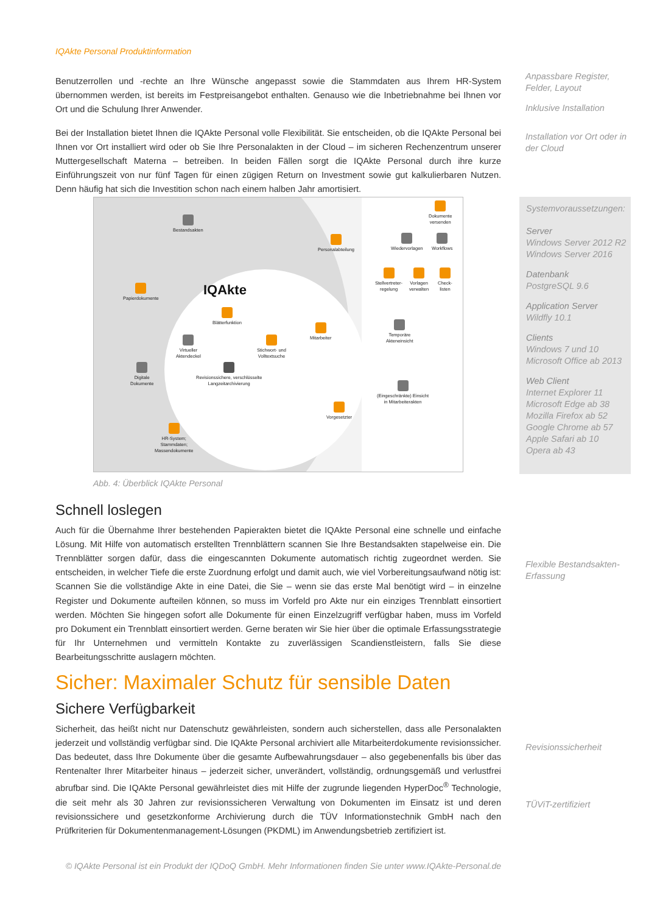IQAkte Personal Produktinformation
Benutzerrollen und -rechte an Ihre Wünsche angepasst sowie die Stammdaten aus Ihrem HR-System übernommen werden, ist bereits im Festpreisangebot enthalten. Genauso wie die Inbetriebnahme bei Ihnen vor Ort und die Schulung Ihrer Anwender.
Bei der Installation bietet Ihnen die IQAkte Personal volle Flexibilität. Sie entscheiden, ob die IQAkte Personal bei Ihnen vor Ort installiert wird oder ob Sie Ihre Personalakten in der Cloud – im sicheren Rechenzentrum unserer Muttergesellschaft Materna – betreiben. In beiden Fällen sorgt die IQAkte Personal durch ihre kurze Einführungszeit von nur fünf Tagen für einen zügigen Return on Investment sowie gut kalkulierbaren Nutzen. Denn häufig hat sich die Investition schon nach einem halben Jahr amortisiert.
Anpassbare Register, Felder, Layout
Inklusive Installation
Installation vor Ort oder in der Cloud
Bestandsakten
Papierdokumente IQAkte
Blätterfunktion
Virtueller
Aktendeckel
Stichwort- und
Volltextsuche
Revisionssichere, verschlüsselte
Langzeitarchivierung
Digitale
Dokumente
HR-System;
Stammdaten;
Massendokumente
Personalabteilung
Mitarbeiter
Vorgesetzter
Dokumente
versenden
Wiedervorlagen Workflows
Stellvertreter-
regelung
Vorlagen
verwalten
Check-
listen
Temporäre
Akteneinsicht
(Eingeschränkte) Einsicht
in Mitarbeiterakten
Abb. 4: Überblick IQAkte Personal
Systemvoraussetzungen:
Server
Windows Server 2012 R2
Windows Server 2016
Datenbank
PostgreSQL 9.6
Application Server
Wildfly 10.1
Clients
Windows 7 und 10
Microsoft Office ab 2013
Web Client
Internet Explorer 11
Microsoft Edge ab 38
Mozilla Firefox ab 52
Google Chrome ab 57
Apple Safari ab 10
Opera ab 43
Schnell loslegen
Auch für die Übernahme Ihrer bestehenden Papierakten bietet die IQAkte Personal eine schnelle und einfache Lösung. Mit Hilfe von automatisch erstellten Trennblättern scannen Sie Ihre Bestandsakten stapelweise ein. Die Trennblätter sorgen dafür, dass die eingescannten Dokumente automatisch richtig zugeordnet werden. Sie entscheiden, in welcher Tiefe die erste Zuordnung erfolgt und damit auch, wie viel Vorbereitungsaufwand nötig ist: Scannen Sie die vollständige Akte in eine Datei, die Sie – wenn sie das erste Mal benötigt wird – in einzelne Register und Dokumente aufteilen können, so muss im Vorfeld pro Akte nur ein einziges Trennblatt einsortiert werden. Möchten Sie hingegen sofort alle Dokumente für einen Einzelzugriff verfügbar haben, muss im Vorfeld pro Dokument ein Trennblatt einsortiert werden. Gerne beraten wir Sie hier über die optimale Erfassungsstrategie für Ihr Unternehmen und vermitteln Kontakte zu zuverlässigen Scandienstleistern, falls Sie diese Bearbeitungsschritte auslagern möchten.
Flexible Bestandsakten-Erfassung
Sicher: Maximaler Schutz für sensible Daten
Sichere Verfügbarkeit
Sicherheit, das heißt nicht nur Datenschutz gewährleisten, sondern auch sicherstellen, dass alle Personalakten jederzeit und vollständig verfügbar sind. Die IQAkte Personal archiviert alle Mitarbeiterdokumente revisionssicher. Das bedeutet, dass Ihre Dokumente über die gesamte Aufbewahrungsdauer – also gegebenenfalls bis über das Rentenalter Ihrer Mitarbeiter hinaus – jederzeit sicher, unverändert, vollständig, ordnungsgemäß und verlustfrei abrufbar sind. Die IQAkte Personal gewährleistet dies mit Hilfe der zugrunde liegenden HyperDoc<sup>®</sup> Technologie, die seit mehr als 30 Jahren zur revisionssicheren Verwaltung von Dokumenten im Einsatz ist und deren revisionssichere und gesetzkonforme Archivierung durch die TÜV Informationstechnik GmbH nach den Prüfkriterien für Dokumentenmanagement-Lösungen (PKDML) im Anwendungsbetrieb zertifiziert ist.
Revisionssicherheit
TÜViT-zertifiziert
© IQAkte Personal ist ein Produkt der IQDoQ GmbH. Mehr Informationen finden Sie unter www.IQAkte-Personal.de